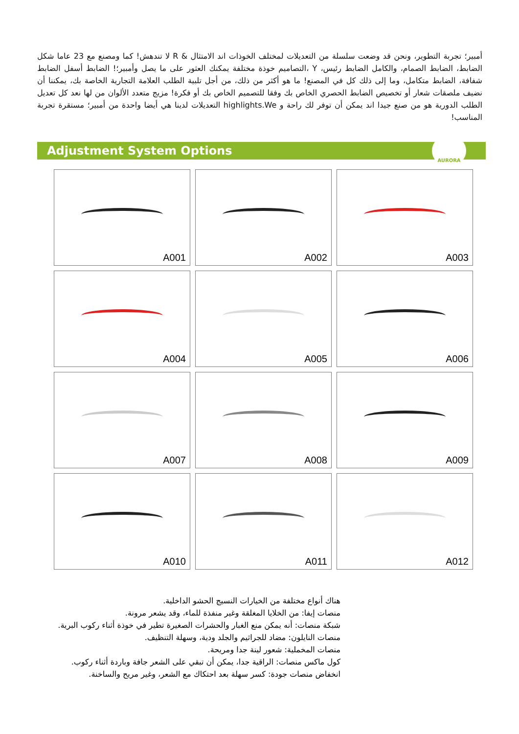أمبير؛ تجربة التطوير، ونحن قد وضعت سلسلة من التعديلات لمختلف الخوذات اند الامتثال & R لا تندهش! كما ومصنع مع 23 عاما شكل الضابط، الضابط الصمام، والكامل الضابط رئيس، Y ،التصاميم خوذة مختلفة يمكنك العثور على ما يصل وأمبير؛! الضابط أسفل الضابط شفافة، الضابط متكامل، وما إلى ذلك كل في المصنع! ما هو أكثر من ذلك، من أجل تلبية الطلب العلامة التجارية الخاصة بك، يمكننا أن نضيف ملصقات شعار أو تخصيص الضابط الحصري الخاص بك وفقا للتصميم الخاص بك أو فكرة! مزيج متعدد الألوان من لها نعد كل تعديل الطلب الدورية هو من صنع جيدا اند يمكن أن توفر لك راحة و highlights.We التعديلات لدينا هي أيضا واحدة من أمبير؛ مستقرة تجربة المناسب!
Adjustment System Options
AURORA
A001
A002
A003
A004
A005
A006
A007
A008
A009
A010
A011
A012
هناك أنواع مختلفة من الخيارات النسيج الحشو الداخلية.
منصات إيفا: من الخلايا المغلقة وغير منفذة للماء، وقد يشعر مرونة.
شبكة منصات: أنه يمكن منع الغبار والحشرات الصغيرة تطير في خوذة أثناء ركوب البرية.
منصات النايلون: مضاد للجراثيم والجلد ودية، وسهلة التنظيف.
منصات المخملية: شعور لينة جدا ومريحة.
كول ماكس منصات: الراقية جدا، يمكن أن تبقي على الشعر جافة وباردة أثناء ركوب.
انخفاض منصات جودة: كسر سهلة بعد احتكاك مع الشعر، وغير مريح والساخنة.